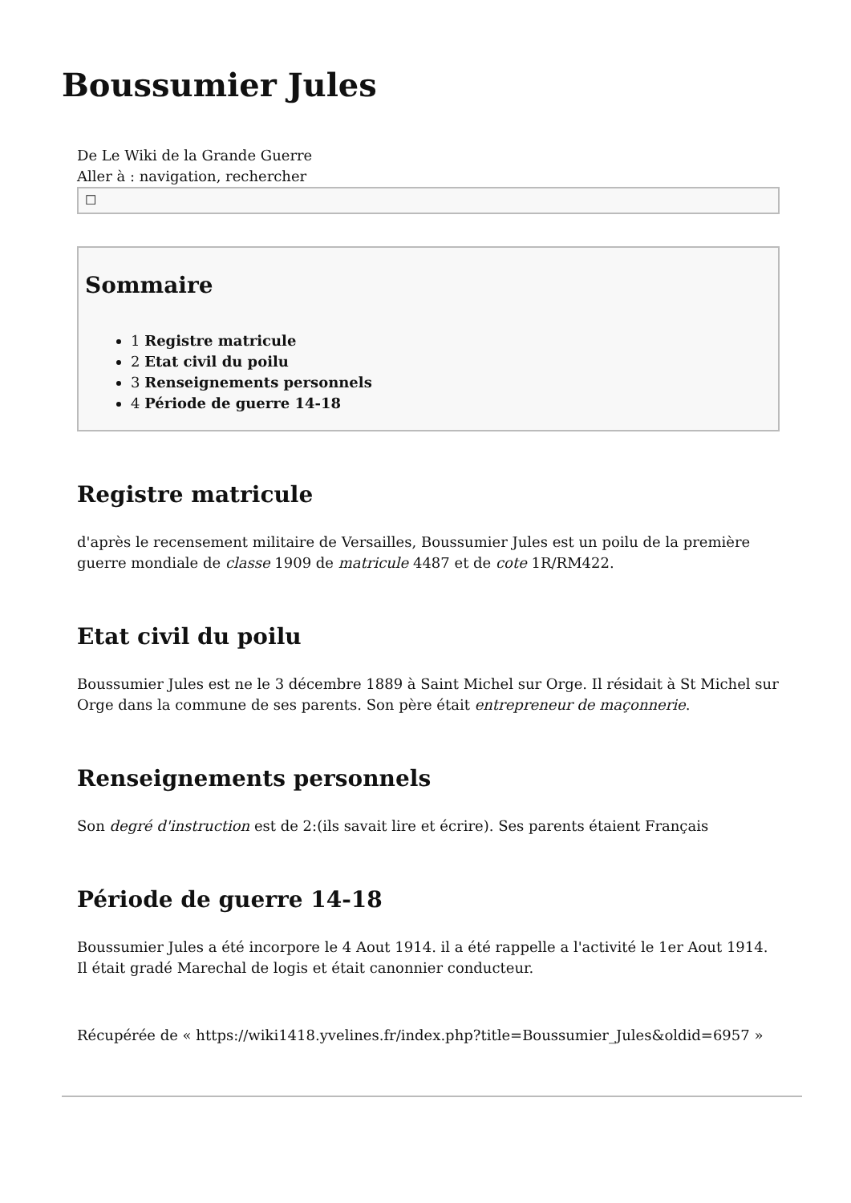Boussumier Jules
De Le Wiki de la Grande Guerre
Aller à : navigation, rechercher
☐
Sommaire
1 Registre matricule
2 Etat civil du poilu
3 Renseignements personnels
4 Période de guerre 14-18
Registre matricule
d'après le recensement militaire de Versailles, Boussumier Jules est un poilu de la première guerre mondiale de classe 1909 de matricule 4487 et de cote 1R/RM422.
Etat civil du poilu
Boussumier Jules est ne le 3 décembre 1889 à Saint Michel sur Orge. Il résidait à St Michel sur Orge dans la commune de ses parents. Son père était entrepreneur de maçonnerie.
Renseignements personnels
Son degré d'instruction est de 2:(ils savait lire et écrire). Ses parents étaient Français
Période de guerre 14-18
Boussumier Jules a été incorpore le 4 Aout 1914. il a été rappelle a l'activité le 1er Aout 1914. Il était gradé Marechal de logis et était canonnier conducteur.
Récupérée de « https://wiki1418.yvelines.fr/index.php?title=Boussumier_Jules&oldid=6957 »